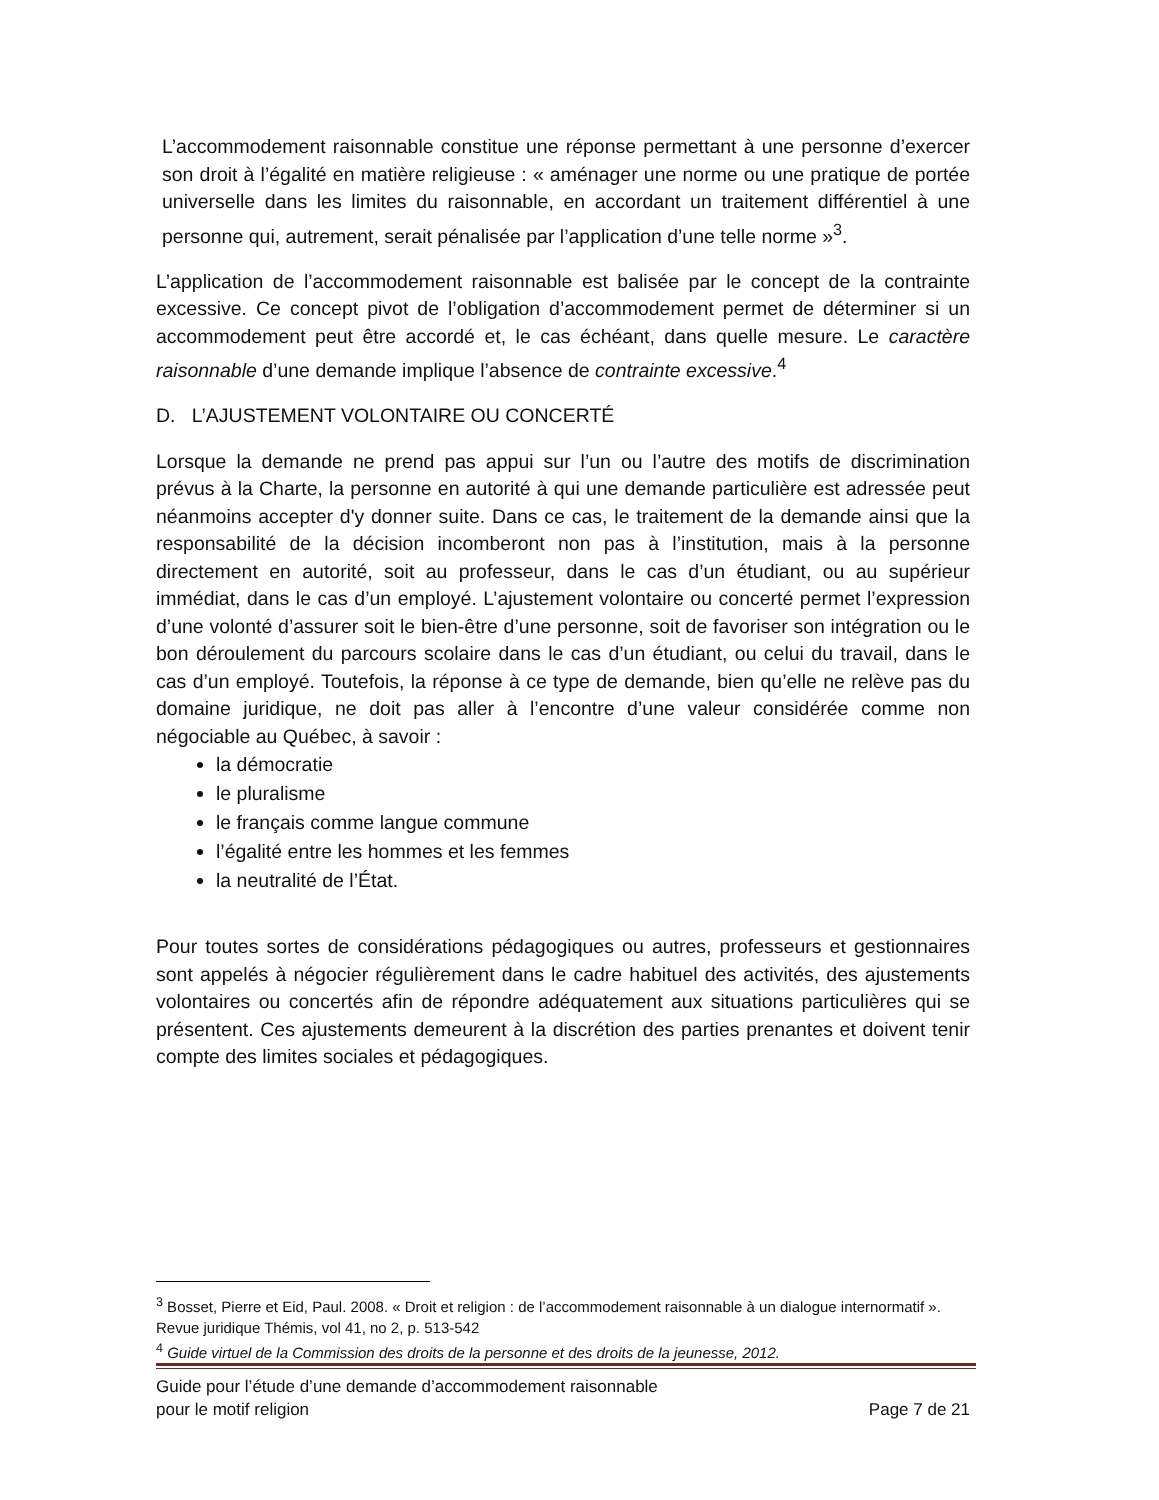L’accommodement raisonnable constitue une réponse permettant à une personne d’exercer son droit à l’égalité en matière religieuse : « aménager une norme ou une pratique de portée universelle dans les limites du raisonnable, en accordant un traitement différentiel à une personne qui, autrement, serait pénalisée par l’application d’une telle norme »<sup>3</sup>.
L’application de l’accommodement raisonnable est balisée par le concept de la contrainte excessive. Ce concept pivot de l’obligation d’accommodement permet de déterminer si un accommodement peut être accordé et, le cas échéant, dans quelle mesure. Le caractère raisonnable d’une demande implique l’absence de contrainte excessive.<sup>4</sup>
D. L’AJUSTEMENT VOLONTAIRE OU CONCERTÉ
Lorsque la demande ne prend pas appui sur l’un ou l’autre des motifs de discrimination prévus à la Charte, la personne en autorité à qui une demande particulière est adressée peut néanmoins accepter d'y donner suite. Dans ce cas, le traitement de la demande ainsi que la responsabilité de la décision incomberont non pas à l’institution, mais à la personne directement en autorité, soit au professeur, dans le cas d’un étudiant, ou au supérieur immédiat, dans le cas d’un employé. L’ajustement volontaire ou concerté permet l’expression d’une volonté d’assurer soit le bien-être d’une personne, soit de favoriser son intégration ou le bon déroulement du parcours scolaire dans le cas d’un étudiant, ou celui du travail, dans le cas d’un employé. Toutefois, la réponse à ce type de demande, bien qu’elle ne relève pas du domaine juridique, ne doit pas aller à l’encontre d’une valeur considérée comme non négociable au Québec, à savoir :
la démocratie
le pluralisme
le français comme langue commune
l’égalité entre les hommes et les femmes
la neutralité de l’État.
Pour toutes sortes de considérations pédagogiques ou autres, professeurs et gestionnaires sont appelés à négocier régulièrement dans le cadre habituel des activités, des ajustements volontaires ou concertés afin de répondre adéquatement aux situations particulières qui se présentent. Ces ajustements demeurent à la discrétion des parties prenantes et doivent tenir compte des limites sociales et pédagogiques.
<sup>3</sup> Bosset, Pierre et Eid, Paul. 2008. « Droit et religion : de l’accommodement raisonnable à un dialogue internormatif ». Revue juridique Thémis, vol 41, no 2, p. 513-542
<sup>4</sup> Guide virtuel de la Commission des droits de la personne et des droits de la jeunesse, 2012.
Guide pour l’étude d’une demande d’accommodement raisonnable
pour le motif religion
Page 7 de 21